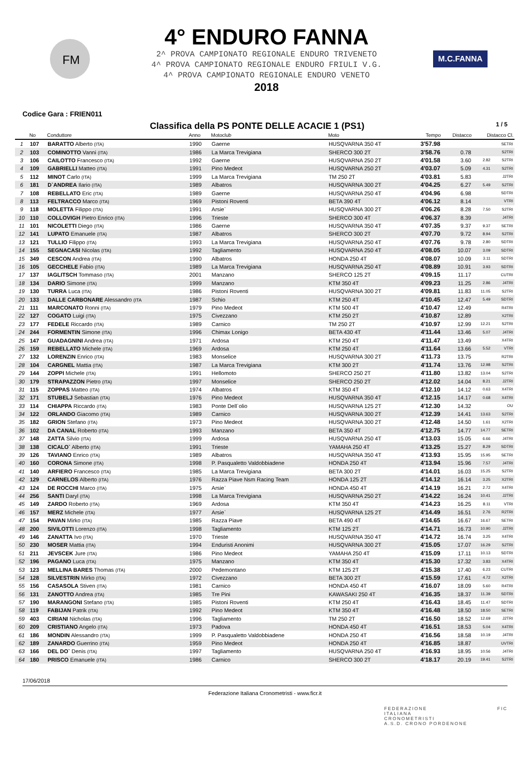FM
4° ENDURO FANNA
2^ PROVA CAMPIONATO REGIONALE ENDURO TRIVENETO
4^ PROVA CAMPIONATO REGIONALE ENDURO FRIULI V.G.
4^ PROVA CAMPIONATO REGIONALE ENDURO VENETO
2018
M.C.FANNA
Codice Gara : FRIEN011
Classifica della PS PONTE DELLE ACACIE 1 (PS1) 1 / 5
| | No | Conduttore | Anno | Motoclub | Moto | Tempo | Distacco | Distacco Cl. | |
| --- | --- | --- | --- | --- | --- | --- | --- | --- | --- |
| 1 | 107 | BARATTO Alberto (ITA) | 1990 | Gaerne | HUSQVARNA 350 4T | 3'57.98 | | | SETRI |
| 2 | 103 | COMINOTTO Vanni (ITA) | 1986 | La Marca Trevigiana | SHERCO 300 2T | 3'58.76 | 0.78 | | S2TRI |
| 3 | 106 | CAILOTTO Francesco (ITA) | 1992 | Gaerne | HUSQVARNA 250 2T | 4'01.58 | 3.60 | 2.82 | S2TRI |
| 4 | 109 | GABRIELLI Matteo (ITA) | 1991 | Pino Medeot | HUSQVARNA 250 2T | 4'03.07 | 5.09 | 4.31 | S2TRI |
| 5 | 112 | MINOT Carlo (ITA) | 1999 | La Marca Trevigiana | TM 250 2T | 4'03.81 | 5.83 | | J2TRI |
| 6 | 181 | D`ANDREA Ilario (ITA) | 1989 | Albatros | HUSQVARNA 300 2T | 4'04.25 | 6.27 | 5.49 | S2TRI |
| 7 | 108 | REBELLATO Eric (ITA) | 1989 | Gaerne | HUSQVARNA 250 4T | 4'04.96 | 6.98 | | SDTRI |
| 8 | 113 | FELTRACCO Marco (ITA) | 1969 | Pistoni Roventi | BETA 390 4T | 4'06.12 | 8.14 | | VTRI |
| 9 | 118 | MOLETTA Filippo (ITA) | 1991 | Arsie` | HUSQVARNA 300 2T | 4'06.26 | 8.28 | 7.50 | S2TRI |
| 10 | 110 | COLLOVIGH Pietro Enrico (ITA) | 1996 | Trieste | SHERCO 300 4T | 4'06.37 | 8.39 | | J4TRI |
| 11 | 101 | NICOLETTI Diego (ITA) | 1986 | Gaerne | HUSQVARNA 350 4T | 4'07.35 | 9.37 | 9.37 | SETRI |
| 12 | 141 | LUPATO Emanuele (ITA) | 1987 | Albatros | SHERCO 300 2T | 4'07.70 | 9.72 | 8.94 | S2TRI |
| 13 | 121 | TULLIO Filippo (ITA) | 1993 | La Marca Trevigiana | HUSQVARNA 250 4T | 4'07.76 | 9.78 | 2.80 | SDTRI |
| 14 | 155 | SEGNACASI Nicolas (ITA) | 1992 | Tagliamento | HUSQVARNA 250 4T | 4'08.05 | 10.07 | 3.09 | SDTRI |
| 15 | 349 | CESCON Andrea (ITA) | 1990 | Albatros | HONDA 250 4T | 4'08.07 | 10.09 | 3.11 | SDTRI |
| 16 | 105 | GECCHELE Fabio (ITA) | 1989 | La Marca Trevigiana | HUSQVARNA 250 4T | 4'08.89 | 10.91 | 3.93 | SDTRI |
| 17 | 137 | IAGLITSCH Tommaso (ITA) | 2001 | Manzano | SHERCO 125 2T | 4'09.15 | 11.17 | | CUTRI |
| 18 | 134 | DARIO Simone (ITA) | 1999 | Manzano | KTM 350 4T | 4'09.23 | 11.25 | 2.86 | J4TRI |
| 19 | 130 | TURRA Luca (ITA) | 1986 | Pistoni Roventi | HUSQVARNA 300 2T | 4'09.81 | 11.83 | 11.05 | S2TRI |
| 20 | 133 | DALLE CARBONARE Alessandro (ITA | 1987 | Schio | KTM 250 4T | 4'10.45 | 12.47 | 5.49 | SDTRI |
| 21 | 111 | MARCONATO Ronni (ITA) | 1979 | Pino Medeot | KTM 500 4T | 4'10.47 | 12.49 | | R4TRI |
| 22 | 127 | COGATO Luigi (ITA) | 1975 | Civezzano | KTM 250 2T | 4'10.87 | 12.89 | | X2TRI |
| 23 | 177 | FEDELE Riccardo (ITA) | 1989 | Carnico | TM 250 2T | 4'10.97 | 12.99 | 12.21 | S2TRI |
| 24 | 244 | FORMENTIN Simone (ITA) | 1996 | Chimax Lonigo | BETA 430 4T | 4'11.44 | 13.46 | 5.07 | J4TRI |
| 25 | 147 | GUADAGNINI Andrea (ITA) | 1971 | Ardosa | KTM 250 4T | 4'11.47 | 13.49 | | X4TRI |
| 26 | 159 | REBELLATO Michele (ITA) | 1969 | Ardosa | KTM 250 4T | 4'11.64 | 13.66 | 5.52 | VTRI |
| 27 | 132 | LORENZIN Enrico (ITA) | 1983 | Monselice | HUSQVARNA 300 2T | 4'11.73 | 13.75 | | R2TRI |
| 28 | 104 | CARGNEL Mattia (ITA) | 1987 | La Marca Trevigiana | KTM 300 2T | 4'11.74 | 13.76 | 12.98 | S2TRI |
| 29 | 144 | ZOPPI Michele (ITA) | 1991 | Hellomoto | SHERCO 250 2T | 4'11.80 | 13.82 | 13.04 | S2TRI |
| 30 | 179 | STRAPAZZON Pietro (ITA) | 1997 | Monselice | SHERCO 250 2T | 4'12.02 | 14.04 | 8.21 | J2TRI |
| 31 | 115 | ZOPPAS Matteo (ITA) | 1974 | Albatros | KTM 350 4T | 4'12.10 | 14.12 | 0.63 | X4TRI |
| 32 | 171 | STUBELJ Sebastian (ITA) | 1976 | Pino Medeot | HUSQVARNA 350 4T | 4'12.15 | 14.17 | 0.68 | X4TRI |
| 33 | 114 | CHIAPPA Riccardo (ITA) | 1983 | Ponte Dell`olio | HUSQVARNA 125 2T | 4'12.30 | 14.32 | | OU |
| 34 | 122 | ORLANDO Giacomo (ITA) | 1989 | Carnico | HUSQVARNA 300 2T | 4'12.39 | 14.41 | 13.63 | S2TRI |
| 35 | 182 | GRION Stefano (ITA) | 1973 | Pino Medeot | HUSQVARNA 300 2T | 4'12.48 | 14.50 | 1.61 | X2TRI |
| 36 | 102 | DA CANAL Roberto (ITA) | 1993 | Manzano | BETA 350 4T | 4'12.75 | 14.77 | 14.77 | SETRI |
| 37 | 148 | ZATTA Silvio (ITA) | 1999 | Ardosa | HUSQVARNA 250 4T | 4'13.03 | 15.05 | 6.66 | J4TRI |
| 38 | 138 | CICALO` Alberto (ITA) | 1991 | Trieste | YAMAHA 250 4T | 4'13.25 | 15.27 | 8.29 | SDTRI |
| 39 | 126 | TAVIANO Enrico (ITA) | 1989 | Albatros | HUSQVARNA 350 4T | 4'13.93 | 15.95 | 15.95 | SETRI |
| 40 | 160 | CORONA Simone (ITA) | 1998 | P. Pasqualetto Valdobbiadene | HONDA 250 4T | 4'13.94 | 15.96 | 7.57 | J4TRI |
| 41 | 140 | ARFIERO Francesco (ITA) | 1985 | La Marca Trevigiana | BETA 300 2T | 4'14.01 | 16.03 | 15.25 | S2TRI |
| 42 | 129 | CARNELOS Alberto (ITA) | 1976 | Razza Piave Nsm Racing Team | HONDA 125 2T | 4'14.12 | 16.14 | 3.25 | X2TRI |
| 43 | 124 | DE ROCCHI Marco (ITA) | 1975 | Arsie` | HONDA 450 4T | 4'14.19 | 16.21 | 2.72 | X4TRI |
| 44 | 256 | SANTI Daryl (ITA) | 1998 | La Marca Trevigiana | HUSQVARNA 250 2T | 4'14.22 | 16.24 | 10.41 | J2TRI |
| 45 | 149 | ZARDO Roberto (ITA) | 1969 | Ardosa | KTM 350 4T | 4'14.23 | 16.25 | 8.11 | VTRI |
| 46 | 157 | MERZ Michele (ITA) | 1977 | Arsie` | HUSQVARNA 125 2T | 4'14.49 | 16.51 | 2.76 | R2TRI |
| 47 | 154 | PAVAN Mirko (ITA) | 1985 | Razza Piave | BETA 490 4T | 4'14.65 | 16.67 | 16.67 | SETRI |
| 48 | 200 | SIVILOTTI Lorenzo (ITA) | 1998 | Tagliamento | KTM 125 2T | 4'14.71 | 16.73 | 10.90 | J2TRI |
| 49 | 146 | ZANATTA Ivo (ITA) | 1970 | Trieste | HUSQVARNA 350 4T | 4'14.72 | 16.74 | 3.25 | X4TRI |
| 50 | 230 | MOSER Mattia (ITA) | 1994 | Enduristi Anonimi | HUSQVARNA 300 2T | 4'15.05 | 17.07 | 16.29 | S2TRI |
| 51 | 211 | JEVSCEK Jure (ITA) | 1986 | Pino Medeot | YAMAHA 250 4T | 4'15.09 | 17.11 | 10.13 | SDTRI |
| 52 | 196 | PAGANO Luca (ITA) | 1975 | Manzano | KTM 350 4T | 4'15.30 | 17.32 | 3.83 | X4TRI |
| 53 | 123 | MELLINA BARES Thomas (ITA) | 2000 | Pedemontano | KTM 125 2T | 4'15.38 | 17.40 | 6.23 | CUTRI |
| 54 | 128 | SILVESTRIN Mirko (ITA) | 1972 | Civezzano | BETA 300 2T | 4'15.59 | 17.61 | 4.72 | X2TRI |
| 55 | 156 | CASASOLA Stiven (ITA) | 1981 | Carnico | HONDA 450 4T | 4'16.07 | 18.09 | 5.60 | R4TRI |
| 56 | 131 | ZANOTTO Andrea (ITA) | 1985 | Tre Pini | KAWASAKI 250 4T | 4'16.35 | 18.37 | 11.39 | SDTRI |
| 57 | 190 | MARANGONI Stefano (ITA) | 1985 | Pistoni Roventi | KTM 250 4T | 4'16.43 | 18.45 | 11.47 | SDTRI |
| 58 | 119 | FABIJAN Patrik (ITA) | 1992 | Pino Medeot | KTM 350 4T | 4'16.48 | 18.50 | 18.50 | SETRI |
| 59 | 403 | CIRIANI Nicholas (ITA) | 1996 | Tagliamento | TM 250 2T | 4'16.50 | 18.52 | 12.69 | J2TRI |
| 60 | 209 | CRISTIANO Angelo (ITA) | 1973 | Padova | HONDA 450 4T | 4'16.51 | 18.53 | 5.04 | X4TRI |
| 61 | 186 | MONDIN Alessandro (ITA) | 1999 | P. Pasqualetto Valdobbiadene | HONDA 250 4T | 4'16.56 | 18.58 | 10.19 | J4TRI |
| 62 | 189 | ZANARDO Guerrino (ITA) | 1959 | Pino Medeot | HONDA 250 4T | 4'16.85 | 18.87 | | UVTRI |
| 63 | 166 | DEL DO` Denis (ITA) | 1997 | Tagliamento | HUSQVARNA 250 4T | 4'16.93 | 18.95 | 10.56 | J4TRI |
| 64 | 180 | PRISCO Emanuele (ITA) | 1986 | Carnico | SHERCO 300 2T | 4'18.17 | 20.19 | 19.41 | S2TRI |
17/06/2018
Federazione Italiana Cronometristi - www.ficr.it
FEDERAZIONE
ITALIANA
CRONOMETRISTI
A.S.D. CRONO PORDENONE
FIC